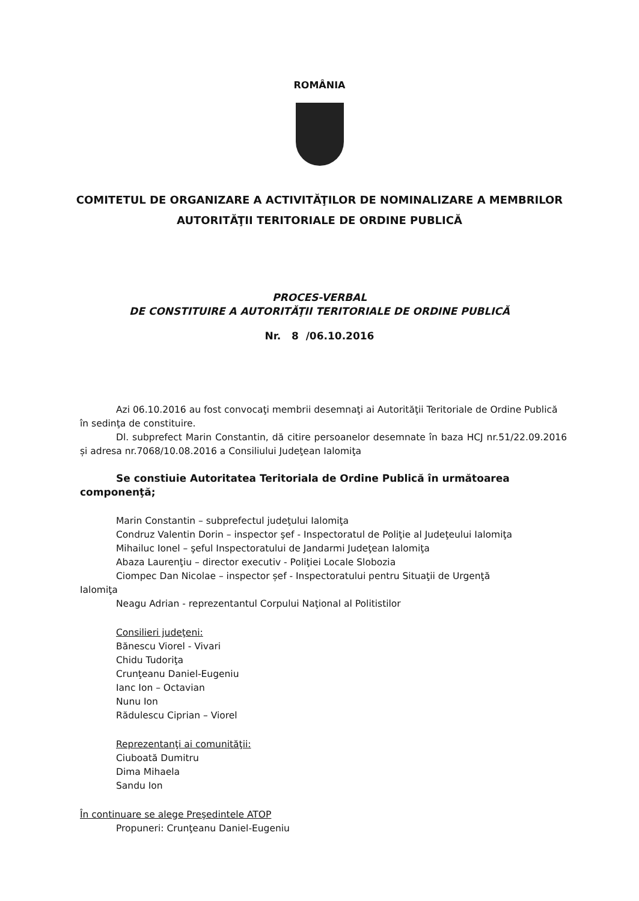ROMÂNIA
COMITETUL DE ORGANIZARE A ACTIVITĂŢILOR DE NOMINALIZARE A MEMBRILOR
AUTORITĂŢII TERITORIALE DE ORDINE PUBLICĂ
PROCES-VERBAL
DE CONSTITUIRE A AUTORITĂŢII TERITORIALE DE ORDINE PUBLICĂ
Nr. 8 /06.10.2016
Azi 06.10.2016 au fost convocaţi membrii desemnaţi ai Autorităţii Teritoriale de Ordine Publică în sedinţa de constituire.
Dl. subprefect Marin Constantin, dă citire persoanelor desemnate în baza HCJ nr.51/22.09.2016 și adresa nr.7068/10.08.2016 a Consiliului Judeţean Ialomiţa
Se constiuie Autoritatea Teritoriala de Ordine Publică în următoarea componenţă;
Marin Constantin – subprefectul judeţului Ialomiţa
Condruz Valentin Dorin – inspector şef - Inspectoratul de Poliţie al Judeţeului Ialomiţa
Mihailuc Ionel – şeful Inspectoratului de Jandarmi Judeţean Ialomiţa
Abaza Laurenţiu – director executiv - Poliţiei Locale Slobozia
Ciompec Dan Nicolae – inspector șef - Inspectoratului pentru Situaţii de Urgenţă
Ialomiţa
Neagu Adrian - reprezentantul Corpului Naţional al Politistilor
Consilieri judeţeni:
Bănescu Viorel - Vivari
Chidu Tudoriţa
Crunţeanu Daniel-Eugeniu
Ianc Ion – Octavian
Nunu Ion
Rădulescu Ciprian – Viorel
Reprezentanţi ai comunităţii:
Ciuboată Dumitru
Dima Mihaela
Sandu Ion
În continuare se alege Preşedintele ATOP
Propuneri: Crunţeanu Daniel-Eugeniu